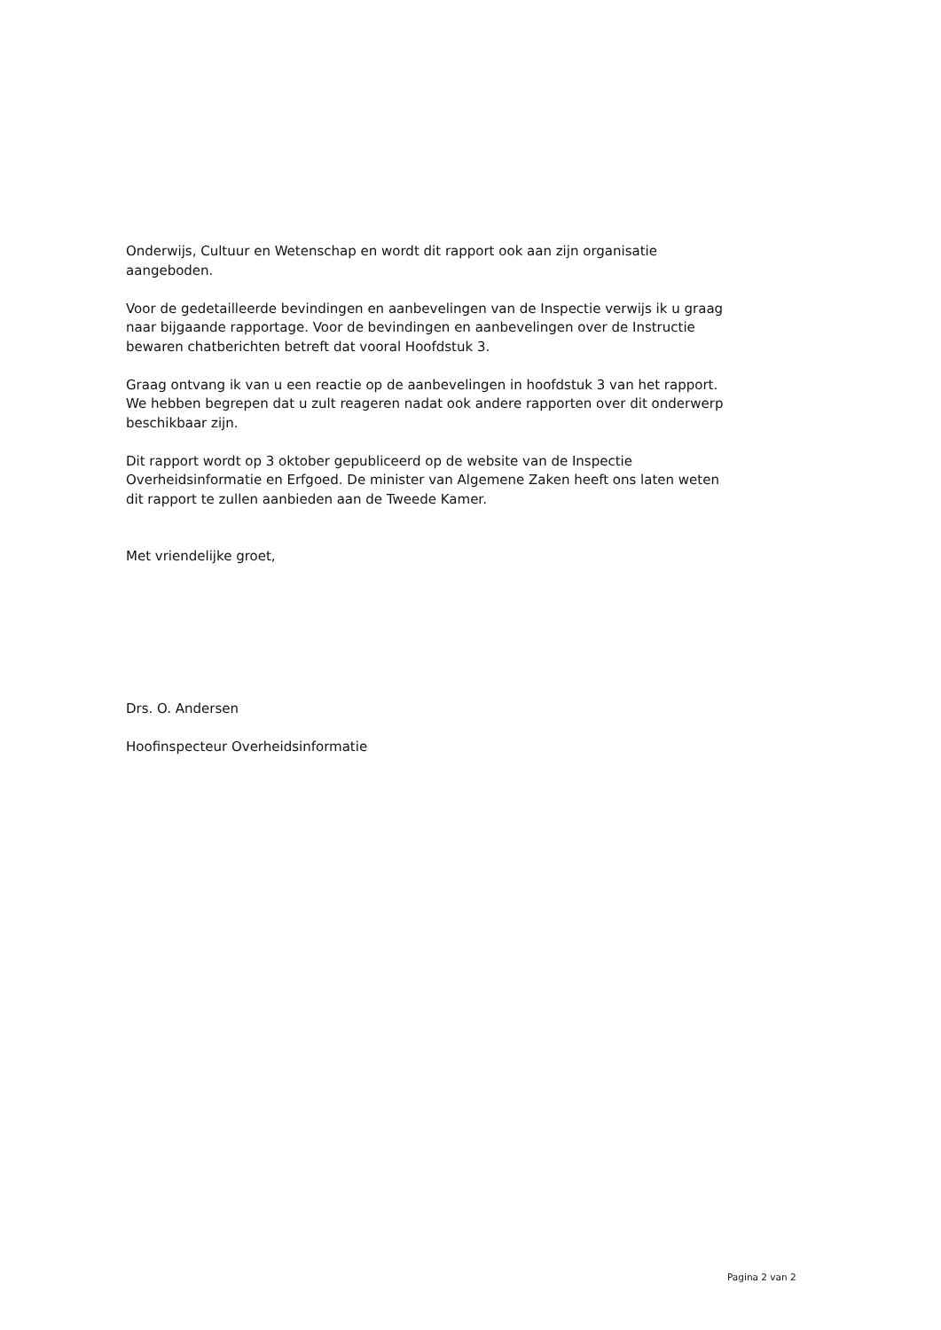Onderwijs, Cultuur en Wetenschap en wordt dit rapport ook aan zijn organisatie aangeboden.
Voor de gedetailleerde bevindingen en aanbevelingen van de Inspectie verwijs ik u graag naar bijgaande rapportage. Voor de bevindingen en aanbevelingen over de Instructie bewaren chatberichten betreft dat vooral Hoofdstuk 3.
Graag ontvang ik van u een reactie op de aanbevelingen in hoofdstuk 3 van het rapport. We hebben begrepen dat u zult reageren nadat ook andere rapporten over dit onderwerp beschikbaar zijn.
Dit rapport wordt op 3 oktober gepubliceerd op de website van de Inspectie Overheidsinformatie en Erfgoed. De minister van Algemene Zaken heeft ons laten weten dit rapport te zullen aanbieden aan de Tweede Kamer.
Met vriendelijke groet,
Drs. O. Andersen
Hoofinspecteur Overheidsinformatie
Pagina 2 van 2